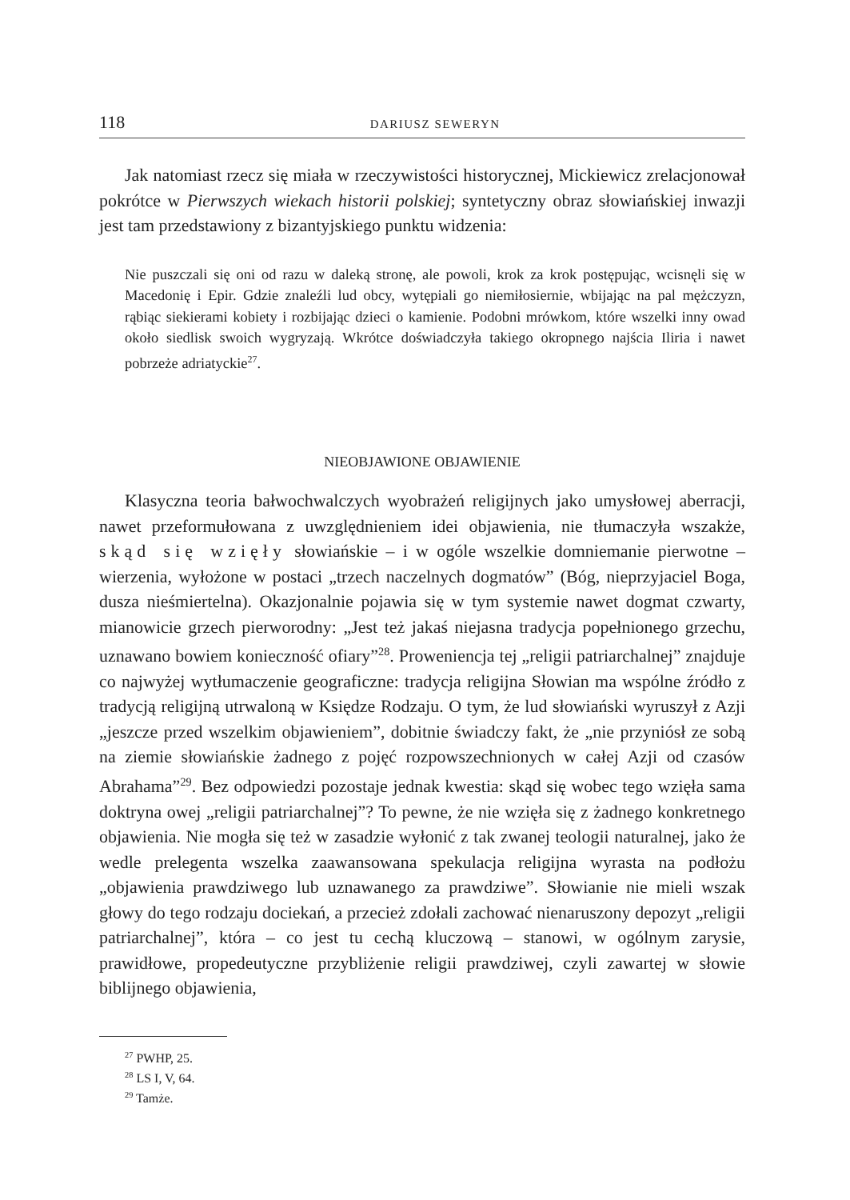118 DARIUSZ SEWERYN
Jak natomiast rzecz się miała w rzeczywistości historycznej, Mickiewicz zrelacjonował pokrótce w Pierwszych wiekach historii polskiej; syntetyczny obraz słowiańskiej inwazji jest tam przedstawiony z bizantyjskiego punktu widzenia:
Nie puszczali się oni od razu w daleką stronę, ale powoli, krok za krok postępując, wcisnęli się w Macedonię i Epir. Gdzie znaleźli lud obcy, wytępiali go niemiłosiernie, wbijając na pal mężczyzn, rąbiąc siekierami kobiety i rozbijając dzieci o kamienie. Podobni mrówkom, które wszelki inny owad około siedlisk swoich wygryzają. Wkrótce doświadczyła takiego okropnego najścia Iliria i nawet pobrzeże adriatyckie<sup>27</sup>.
NIEOBJAWIONE OBJAWIENIE
Klasyczna teoria bałwochwalczych wyobrażeń religijnych jako umysłowej aberracji, nawet przeformułowana z uwzględnieniem idei objawienia, nie tłumaczyła wszakże, skąd się wzięły słowiańskie – i w ogóle wszelkie domniemanie pierwotne – wierzenia, wyłożone w postaci „trzech naczelnych dogmatów” (Bóg, nieprzyjaciel Boga, dusza nieśmiertelna). Okazjonalnie pojawia się w tym systemie nawet dogmat czwarty, mianowicie grzech pierworodny: „Jest też jakaś niejasna tradycja popełnionego grzechu, uznawano bowiem konieczność ofiary”<sup>28</sup>. Proweniencja tej „religii patriarchalnej” znajduje co najwyżej wytłumaczenie geograficzne: tradycja religijna Słowian ma wspólne źródło z tradycją religijną utrwaloną w Księdze Rodzaju. O tym, że lud słowiański wyruszył z Azji „jeszcze przed wszelkim objawieniem”, dobitnie świadczy fakt, że „nie przyniósł ze sobą na ziemie słowiańskie żadnego z pojęć rozpowszechnionych w całej Azji od czasów Abrahama”<sup>29</sup>. Bez odpowiedzi pozostaje jednak kwestia: skąd się wobec tego wzięła sama doktryna owej „religii patriarchalnej”? To pewne, że nie wzięła się z żadnego konkretnego objawienia. Nie mogła się też w zasadzie wyłonić z tak zwanej teologii naturalnej, jako że wedle prelegenta wszelka zaawansowana spekulacja religijna wyrasta na podłożu „objawienia prawdziwego lub uznawanego za prawdziwe”. Słowianie nie mieli wszak głowy do tego rodzaju dociekań, a przecież zdołali zachować nienaruszony depozyt „religii patriarchalnej”, która – co jest tu cechą kluczową – stanowi, w ogólnym zarysie, prawidłowe, propedeutyczne przybliżenie religii prawdziwej, czyli zawartej w słowie biblijnego objawienia,
<sup>27</sup> PWHP, 25.
<sup>28</sup> LS I, V, 64.
<sup>29</sup> Tamże.